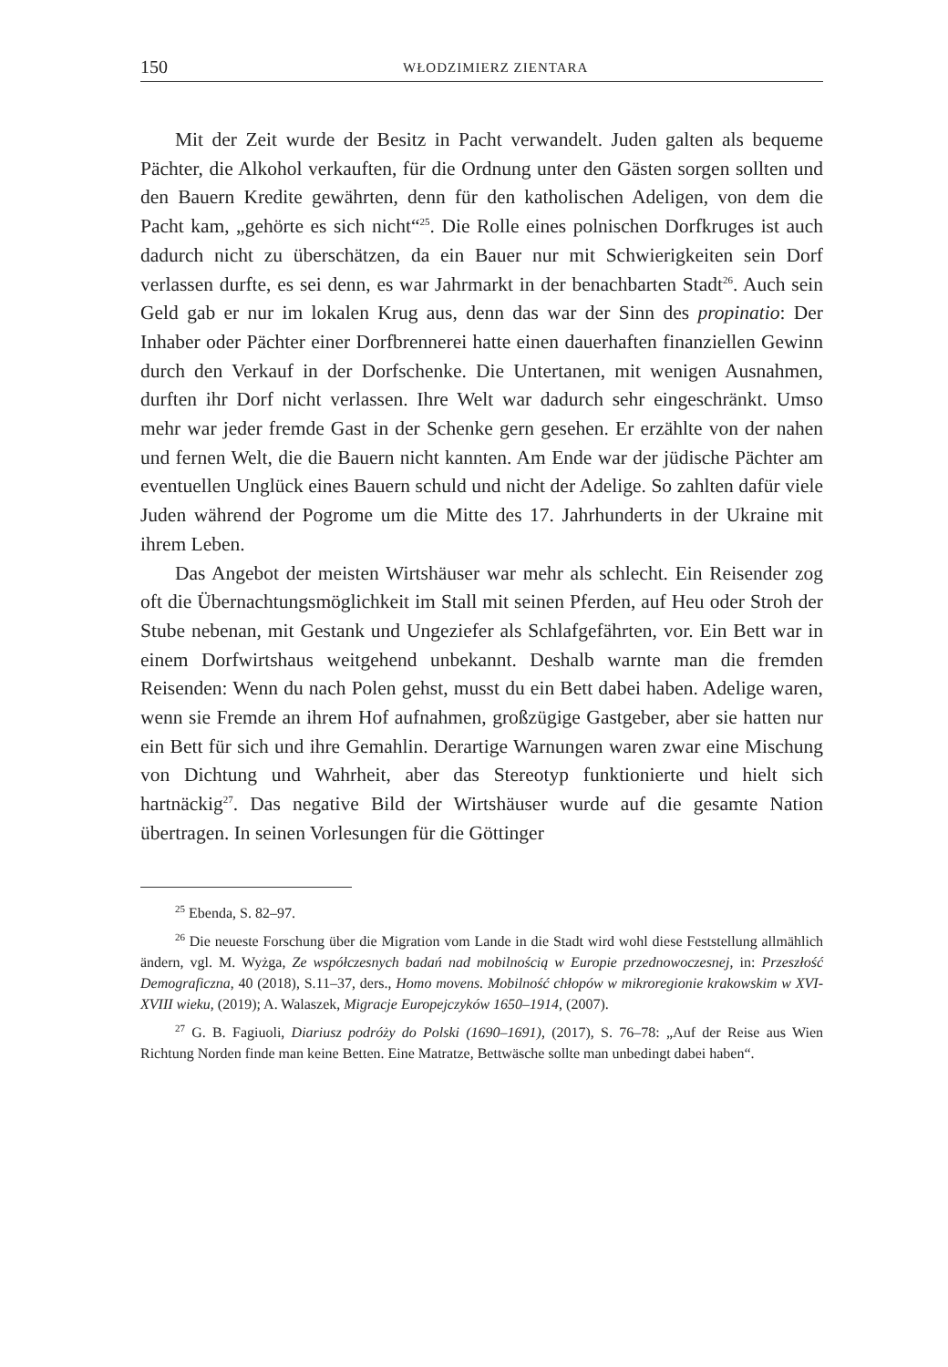150 WŁODZIMIERZ ZIENTARA
Mit der Zeit wurde der Besitz in Pacht verwandelt. Juden galten als bequeme Pächter, die Alkohol verkauften, für die Ordnung unter den Gästen sorgen sollten und den Bauern Kredite gewährten, denn für den katholischen Adeligen, von dem die Pacht kam, „gehörte es sich nicht“<sup>25</sup>. Die Rolle eines polnischen Dorfkruges ist auch dadurch nicht zu überschätzen, da ein Bauer nur mit Schwierigkeiten sein Dorf verlassen durfte, es sei denn, es war Jahrmarkt in der benachbarten Stadt<sup>26</sup>. Auch sein Geld gab er nur im lokalen Krug aus, denn das war der Sinn des propinatio: Der Inhaber oder Pächter einer Dorfbrennerei hatte einen dauerhaften finanziellen Gewinn durch den Verkauf in der Dorfschenke. Die Untertanen, mit wenigen Ausnahmen, durften ihr Dorf nicht verlassen. Ihre Welt war dadurch sehr eingeschränkt. Umso mehr war jeder fremde Gast in der Schenke gern gesehen. Er erzählte von der nahen und fernen Welt, die die Bauern nicht kannten. Am Ende war der jüdische Pächter am eventuellen Unglück eines Bauern schuld und nicht der Adelige. So zahlten dafür viele Juden während der Pogrome um die Mitte des 17. Jahrhunderts in der Ukraine mit ihrem Leben.
Das Angebot der meisten Wirtshäuser war mehr als schlecht. Ein Reisender zog oft die Übernachtungsmöglichkeit im Stall mit seinen Pferden, auf Heu oder Stroh der Stube nebenan, mit Gestank und Ungeziefer als Schlafgefährten, vor. Ein Bett war in einem Dorfwirtshaus weitgehend unbekannt. Deshalb warnte man die fremden Reisenden: Wenn du nach Polen gehst, musst du ein Bett dabei haben. Adelige waren, wenn sie Fremde an ihrem Hof aufnahmen, großzügige Gastgeber, aber sie hatten nur ein Bett für sich und ihre Gemahlin. Derartige Warnungen waren zwar eine Mischung von Dichtung und Wahrheit, aber das Stereotyp funktionierte und hielt sich hartnäckig<sup>27</sup>. Das negative Bild der Wirtshäuser wurde auf die gesamte Nation übertragen. In seinen Vorlesungen für die Göttinger
<sup>25</sup> Ebenda, S. 82–97.
<sup>26</sup> Die neueste Forschung über die Migration vom Lande in die Stadt wird wohl diese Feststellung allmählich ändern, vgl. M. Wyżga, Ze współczesnych badań nad mobilnością w Europie przednowoczesnej, in: Przeszłość Demograficzna, 40 (2018), S.11–37, ders., Homo movens. Mobilność chłopów w mikroregionie krakowskim w XVI-XVIII wieku, (2019); A. Walaszek, Migracje Europejczyków 1650–1914, (2007).
<sup>27</sup> G. B. Fagiuoli, Diariusz podróży do Polski (1690–1691), (2017), S. 76–78: „Auf der Reise aus Wien Richtung Norden finde man keine Betten. Eine Matratze, Bettwäsche sollte man unbedingt dabei haben“.